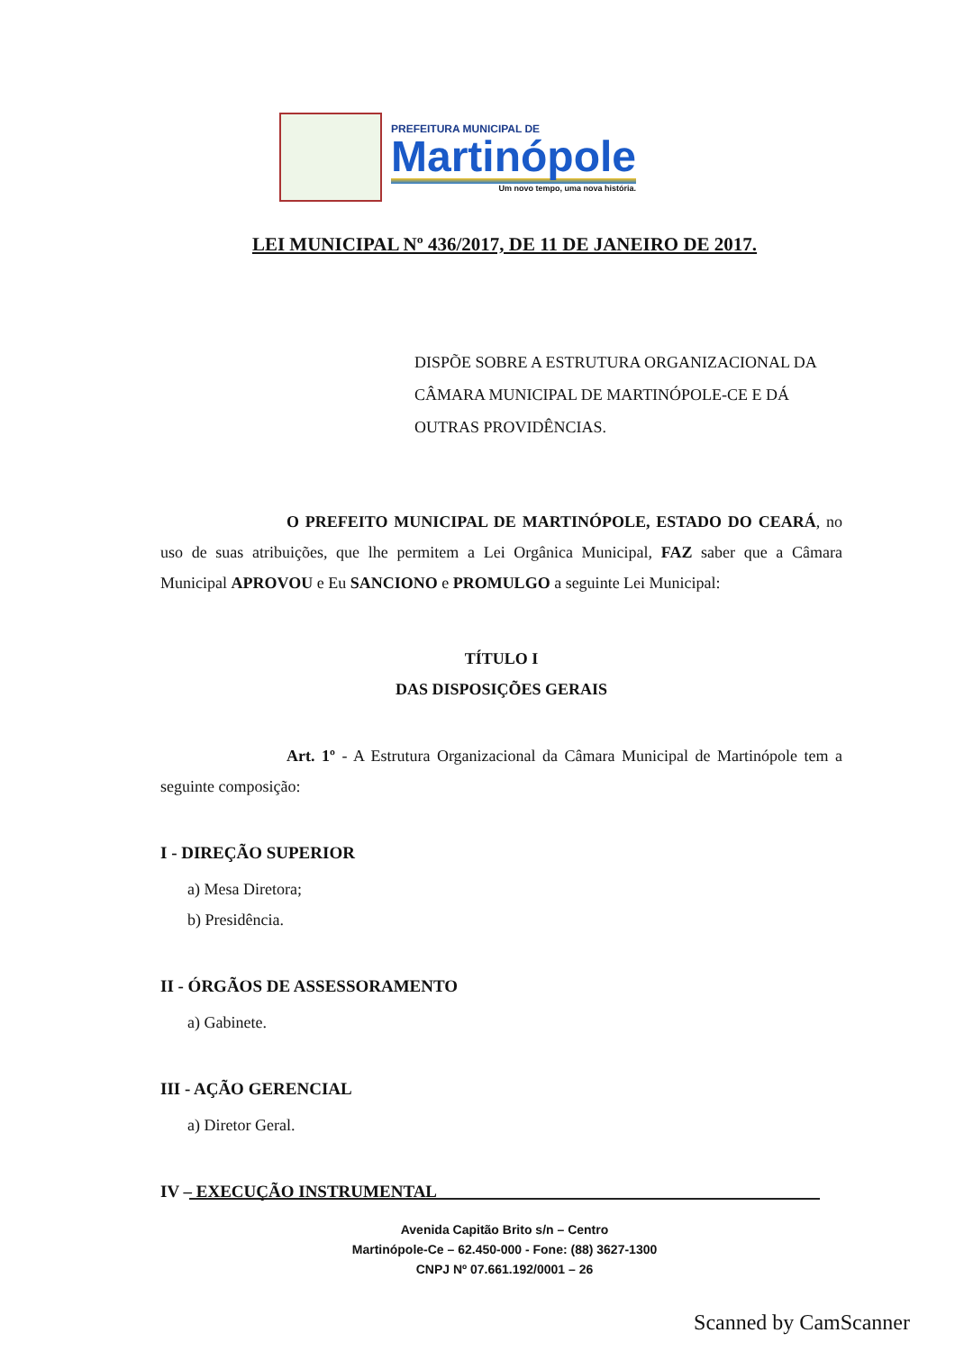PREFEITURA MUNICIPAL DE
Martinópole
Um novo tempo, uma nova história.
LEI MUNICIPAL Nº 436/2017, DE 11 DE JANEIRO DE 2017.
DISPÕE SOBRE A ESTRUTURA ORGANIZACIONAL DA CÂMARA MUNICIPAL DE MARTINÓPOLE-CE E DÁ OUTRAS PROVIDÊNCIAS.
O PREFEITO MUNICIPAL DE MARTINÓPOLE, ESTADO DO CEARÁ, no uso de suas atribuições, que lhe permitem a Lei Orgânica Municipal, FAZ saber que a Câmara Municipal APROVOU e Eu SANCIONO e PROMULGO a seguinte Lei Municipal:
TÍTULO I
DAS DISPOSIÇÕES GERAIS
Art. 1º - A Estrutura Organizacional da Câmara Municipal de Martinópole tem a seguinte composição:
I - DIREÇÃO SUPERIOR
a) Mesa Diretora;
b) Presidência.
II - ÓRGÃOS DE ASSESSORAMENTO
a) Gabinete.
III - AÇÃO GERENCIAL
a) Diretor Geral.
IV – EXECUÇÃO INSTRUMENTAL
Avenida Capitão Brito s/n – Centro
Martinópole-Ce – 62.450-000 - Fone: (88) 3627-1300
CNPJ Nº 07.661.192/0001 – 26
Scanned by CamScanner